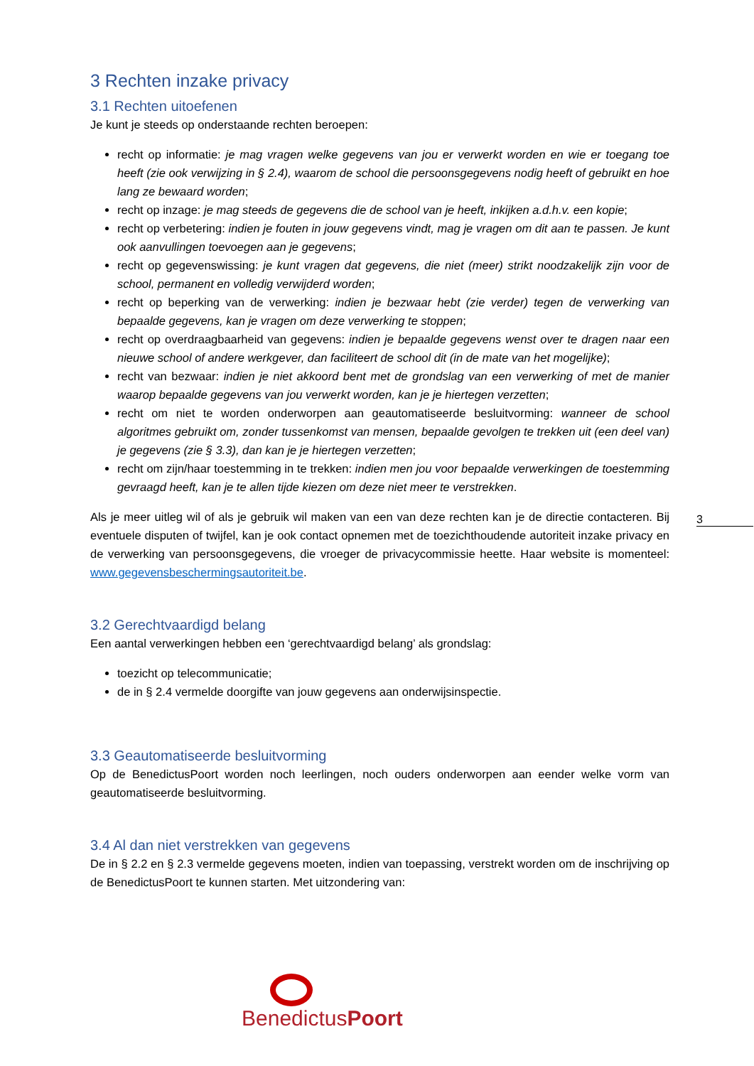3 Rechten inzake privacy
3.1 Rechten uitoefenen
Je kunt je steeds op onderstaande rechten beroepen:
recht op informatie: je mag vragen welke gegevens van jou er verwerkt worden en wie er toegang toe heeft (zie ook verwijzing in § 2.4), waarom de school die persoonsgegevens nodig heeft of gebruikt en hoe lang ze bewaard worden;
recht op inzage: je mag steeds de gegevens die de school van je heeft, inkijken a.d.h.v. een kopie;
recht op verbetering: indien je fouten in jouw gegevens vindt, mag je vragen om dit aan te passen. Je kunt ook aanvullingen toevoegen aan je gegevens;
recht op gegevenswissing: je kunt vragen dat gegevens, die niet (meer) strikt noodzakelijk zijn voor de school, permanent en volledig verwijderd worden;
recht op beperking van de verwerking: indien je bezwaar hebt (zie verder) tegen de verwerking van bepaalde gegevens, kan je vragen om deze verwerking te stoppen;
recht op overdraagbaarheid van gegevens: indien je bepaalde gegevens wenst over te dragen naar een nieuwe school of andere werkgever, dan faciliteert de school dit (in de mate van het mogelijke);
recht van bezwaar: indien je niet akkoord bent met de grondslag van een verwerking of met de manier waarop bepaalde gegevens van jou verwerkt worden, kan je je hiertegen verzetten;
recht om niet te worden onderworpen aan geautomatiseerde besluitvorming: wanneer de school algoritmes gebruikt om, zonder tussenkomst van mensen, bepaalde gevolgen te trekken uit (een deel van) je gegevens (zie § 3.3), dan kan je je hiertegen verzetten;
recht om zijn/haar toestemming in te trekken: indien men jou voor bepaalde verwerkingen de toestemming gevraagd heeft, kan je te allen tijde kiezen om deze niet meer te verstrekken.
Als je meer uitleg wil of als je gebruik wil maken van een van deze rechten kan je de directie contacteren. Bij eventuele disputen of twijfel, kan je ook contact opnemen met de toezichthoudende autoriteit inzake privacy en de verwerking van persoonsgegevens, die vroeger de privacycommissie heette. Haar website is momenteel: www.gegevensbeschermingsautoriteit.be.
3.2 Gerechtvaardigd belang
Een aantal verwerkingen hebben een ‘gerechtvaardigd belang’ als grondslag:
toezicht op telecommunicatie;
de in § 2.4 vermelde doorgifte van jouw gegevens aan onderwijsinspectie.
3.3 Geautomatiseerde besluitvorming
Op de BenedictusPoort worden noch leerlingen, noch ouders onderworpen aan eender welke vorm van geautomatiseerde besluitvorming.
3.4 Al dan niet verstrekken van gegevens
De in § 2.2 en § 2.3 vermelde gegevens moeten, indien van toepassing, verstrekt worden om de inschrijving op de BenedictusPoort te kunnen starten. Met uitzondering van:
3
BenedictusPoort